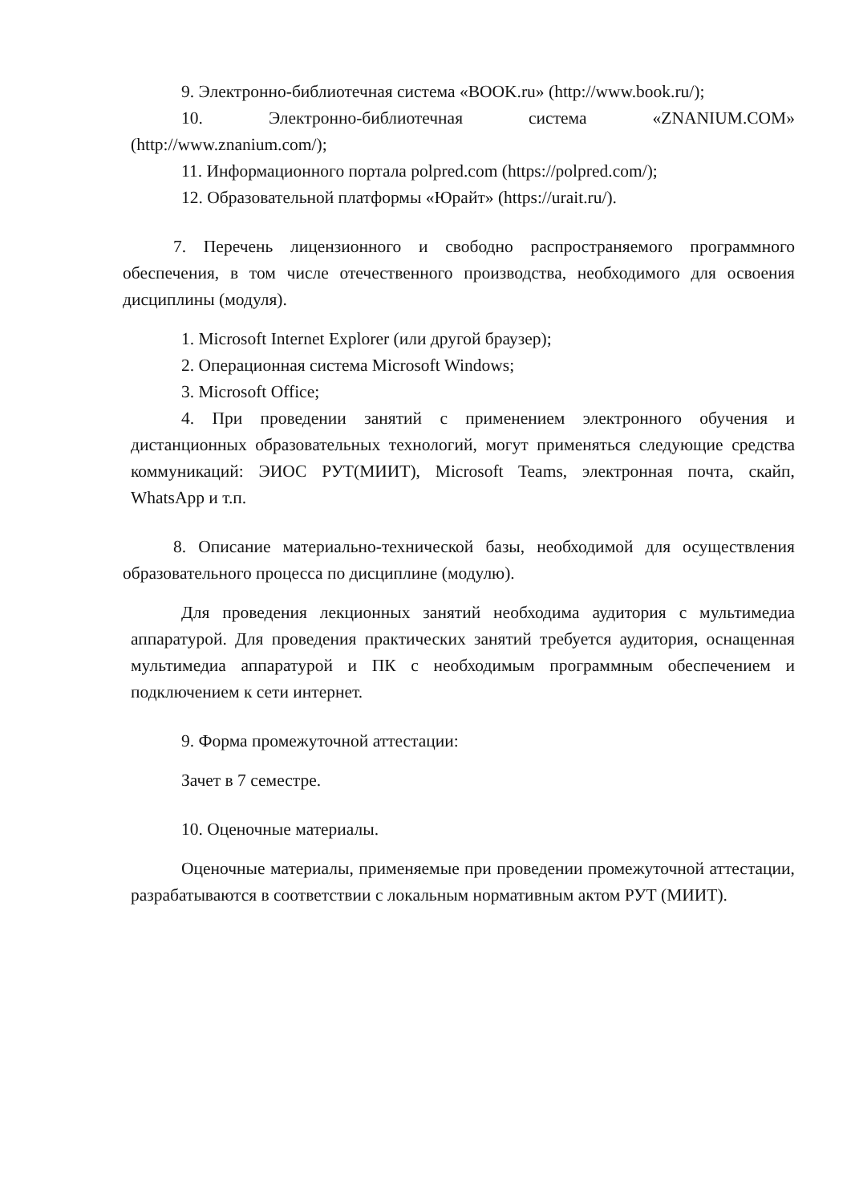9. Электронно-библиотечная система «BOOK.ru» (http://www.book.ru/);
10. Электронно-библиотечная система «ZNANIUM.COM» (http://www.znanium.com/);
11. Информационного портала polpred.com (https://polpred.com/);
12. Образовательной платформы «Юрайт» (https://urait.ru/).
7. Перечень лицензионного и свободно распространяемого программного обеспечения, в том числе отечественного производства, необходимого для освоения дисциплины (модуля).
1. Microsoft Internet Explorer (или другой браузер);
2. Операционная система Microsoft Windows;
3. Microsoft Office;
4. При проведении занятий с применением электронного обучения и дистанционных образовательных технологий, могут применяться следующие средства коммуникаций: ЭИОС РУТ(МИИТ), Microsoft Teams, электронная почта, скайп, WhatsApp и т.п.
8. Описание материально-технической базы, необходимой для осуществления образовательного процесса по дисциплине (модулю).
Для проведения лекционных занятий необходима аудитория с мультимедиа аппаратурой. Для проведения практических занятий требуется аудитория, оснащенная мультимедиа аппаратурой и ПК с необходимым программным обеспечением и подключением к сети интернет.
9. Форма промежуточной аттестации:
Зачет в 7 семестре.
10. Оценочные материалы.
Оценочные материалы, применяемые при проведении промежуточной аттестации, разрабатываются в соответствии с локальным нормативным актом РУТ (МИИТ).